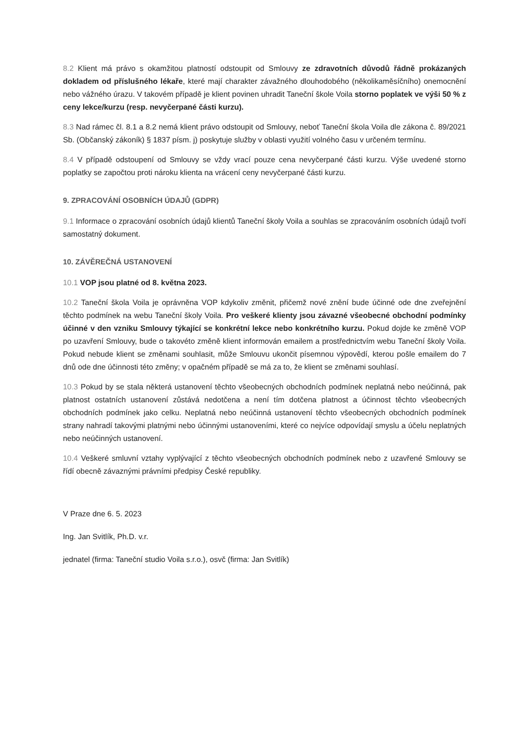8.2 Klient má právo s okamžitou platností odstoupit od Smlouvy ze zdravotních důvodů řádně prokázaných dokladem od příslušného lékaře, které mají charakter závažného dlouhodobého (několikaměsíčního) onemocnění nebo vážného úrazu. V takovém případě je klient povinen uhradit Taneční škole Voila storno poplatek ve výši 50 % z ceny lekce/kurzu (resp. nevyčerpané části kurzu).
8.3 Nad rámec čl. 8.1 a 8.2 nemá klient právo odstoupit od Smlouvy, neboť Taneční škola Voila dle zákona č. 89/2021 Sb. (Občanský zákoník) § 1837 písm. j) poskytuje služby v oblasti využití volného času v určeném termínu.
8.4 V případě odstoupení od Smlouvy se vždy vrací pouze cena nevyčerpané části kurzu. Výše uvedené storno poplatky se započtou proti nároku klienta na vrácení ceny nevyčerpané části kurzu.
9. ZPRACOVÁNÍ OSOBNÍCH ÚDAJŮ (GDPR)
9.1 Informace o zpracování osobních údajů klientů Taneční školy Voila a souhlas se zpracováním osobních údajů tvoří samostatný dokument.
10. ZÁVĚREČNÁ USTANOVENÍ
10.1 VOP jsou platné od 8. května 2023.
10.2 Taneční škola Voila je oprávněna VOP kdykoliv změnit, přičemž nové znění bude účinné ode dne zveřejnění těchto podmínek na webu Taneční školy Voila. Pro veškeré klienty jsou závazné všeobecné obchodní podmínky účinné v den vzniku Smlouvy týkající se konkrétní lekce nebo konkrétního kurzu. Pokud dojde ke změně VOP po uzavření Smlouvy, bude o takovéto změně klient informován emailem a prostřednictvím webu Taneční školy Voila. Pokud nebude klient se změnami souhlasit, může Smlouvu ukončit písemnou výpovědí, kterou pošle emailem do 7 dnů ode dne účinnosti této změny; v opačném případě se má za to, že klient se změnami souhlasí.
10.3 Pokud by se stala některá ustanovení těchto všeobecných obchodních podmínek neplatná nebo neúčinná, pak platnost ostatních ustanovení zůstává nedotčena a není tím dotčena platnost a účinnost těchto všeobecných obchodních podmínek jako celku. Neplatná nebo neúčinná ustanovení těchto všeobecných obchodních podmínek strany nahradí takovými platnými nebo účinnými ustanoveními, které co nejvíce odpovídají smyslu a účelu neplatných nebo neúčinných ustanovení.
10.4 Veškeré smluvní vztahy vyplývající z těchto všeobecných obchodních podmínek nebo z uzavřené Smlouvy se řídí obecně závaznými právními předpisy České republiky.
V Praze dne 6. 5. 2023
Ing. Jan Svitlík, Ph.D. v.r.
jednatel (firma: Taneční studio Voila s.r.o.), osvč (firma: Jan Svitlík)